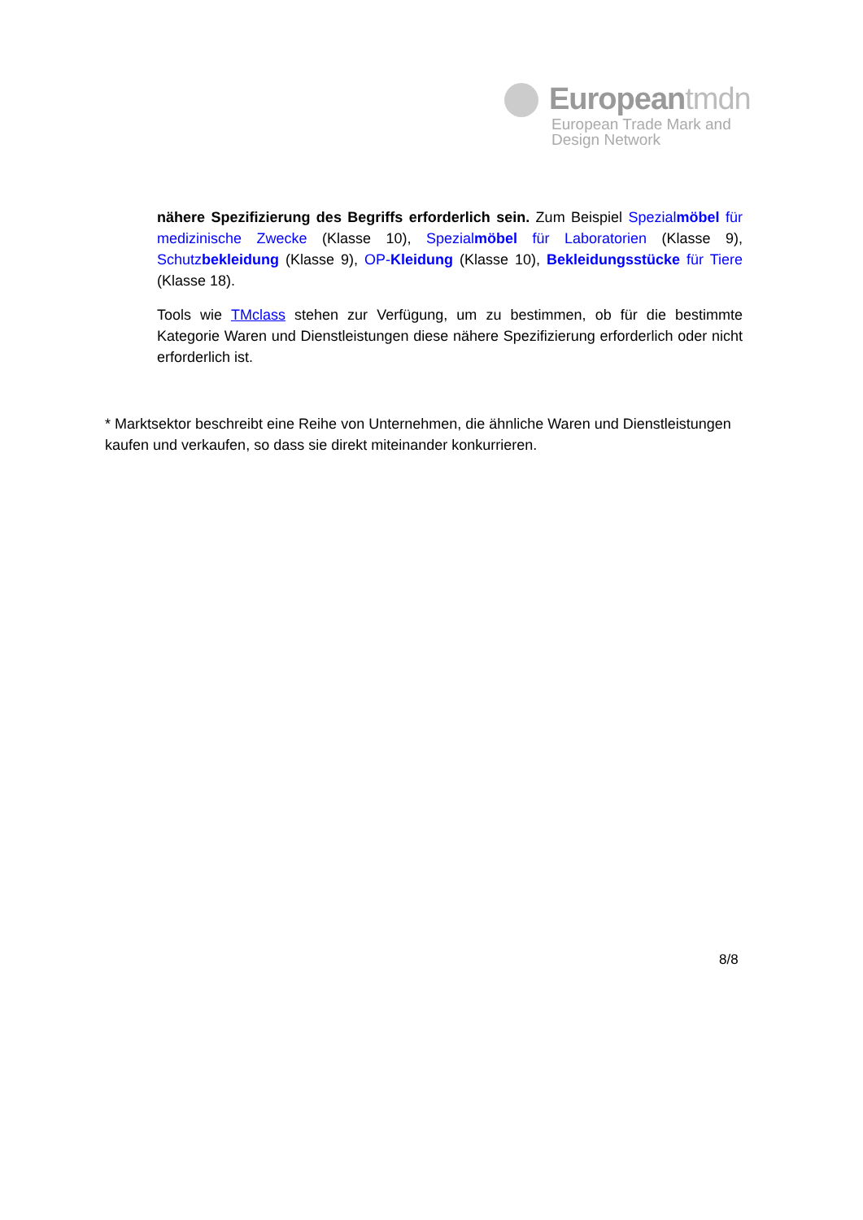Europeantmdn
European Trade Mark and
Design Network
nähere Spezifizierung des Begriffs erforderlich sein. Zum Beispiel Spezialmöbel für medizinische Zwecke (Klasse 10), Spezialmöbel für Laboratorien (Klasse 9), Schutzbekleidung (Klasse 9), OP-Kleidung (Klasse 10), Bekleidungsstücke für Tiere (Klasse 18).
Tools wie TMclass stehen zur Verfügung, um zu bestimmen, ob für die bestimmte Kategorie Waren und Dienstleistungen diese nähere Spezifizierung erforderlich oder nicht erforderlich ist.
* Marktsektor beschreibt eine Reihe von Unternehmen, die ähnliche Waren und Dienstleistungen kaufen und verkaufen, so dass sie direkt miteinander konkurrieren.
8/8